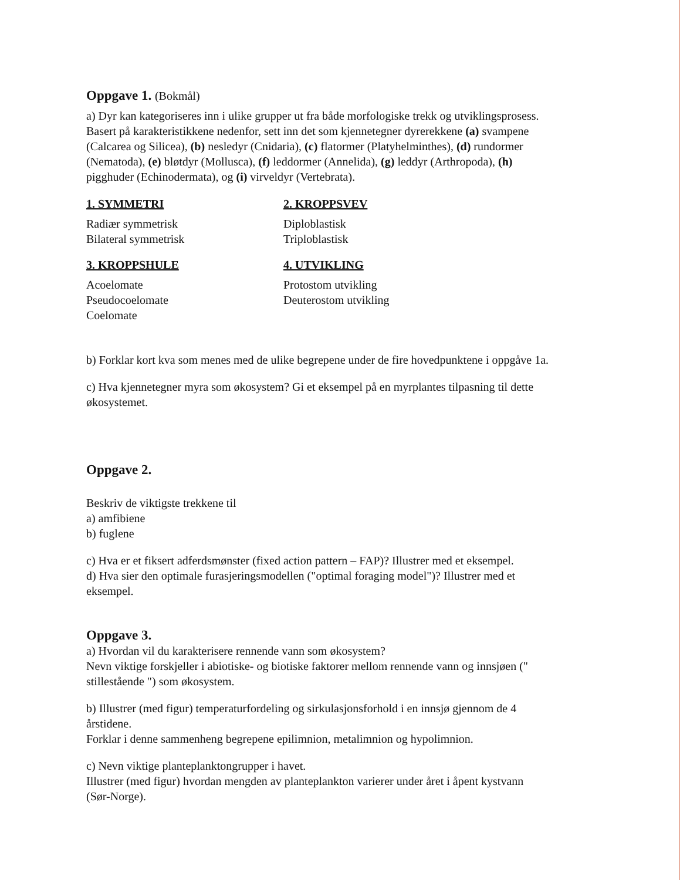Oppgave 1. (Bokmål)
a) Dyr kan kategoriseres inn i ulike grupper ut fra både morfologiske trekk og utviklingsprosess. Basert på karakteristikkene nedenfor, sett inn det som kjennetegner dyrerekkene (a) svampene (Calcarea og Silicea), (b) nesledyr (Cnidaria), (c) flatormer (Platyhelminthes), (d) rundormer (Nematoda), (e) bløtdyr (Mollusca), (f) leddormer (Annelida), (g) leddyr (Arthropoda), (h) pigghuder (Echinodermata), og (i) virveldyr (Vertebrata).
1. SYMMETRI
Radiær symmetrisk
Bilateral symmetrisk
2. KROPPSVEV
Diploblastisk
Triploblastisk
3. KROPPSHULE
Acoelomate
Pseudocoelomate
Coelomate
4. UTVIKLING
Protostom utvikling
Deuterostom utvikling
b) Forklar kort kva som menes med de ulike begrepene under de fire hovedpunktene i oppgåve 1a.
c) Hva kjennetegner myra som økosystem? Gi et eksempel på en myrplantes tilpasning til dette økosystemet.
Oppgave 2.
Beskriv de viktigste trekkene til
a) amfibiene
b) fuglene
c) Hva er et fiksert adferdsmønster (fixed action pattern – FAP)? Illustrer med et eksempel.
d) Hva sier den optimale furasjeringsmodellen ("optimal foraging model")? Illustrer med et eksempel.
Oppgave 3.
a) Hvordan vil du karakterisere rennende vann som økosystem?
Nevn viktige forskjeller i abiotiske- og biotiske faktorer mellom rennende vann og innsjøen (" stillestående ") som økosystem.
b) Illustrer (med figur) temperaturfordeling og sirkulasjonsforhold i en innsjø gjennom de 4 årstidene.
Forklar i denne sammenheng begrepene epilimnion, metalimnion og hypolimnion.
c) Nevn viktige planteplanktongrupper i havet.
Illustrer (med figur) hvordan mengden av planteplankton varierer under året i åpent kystvann (Sør-Norge).